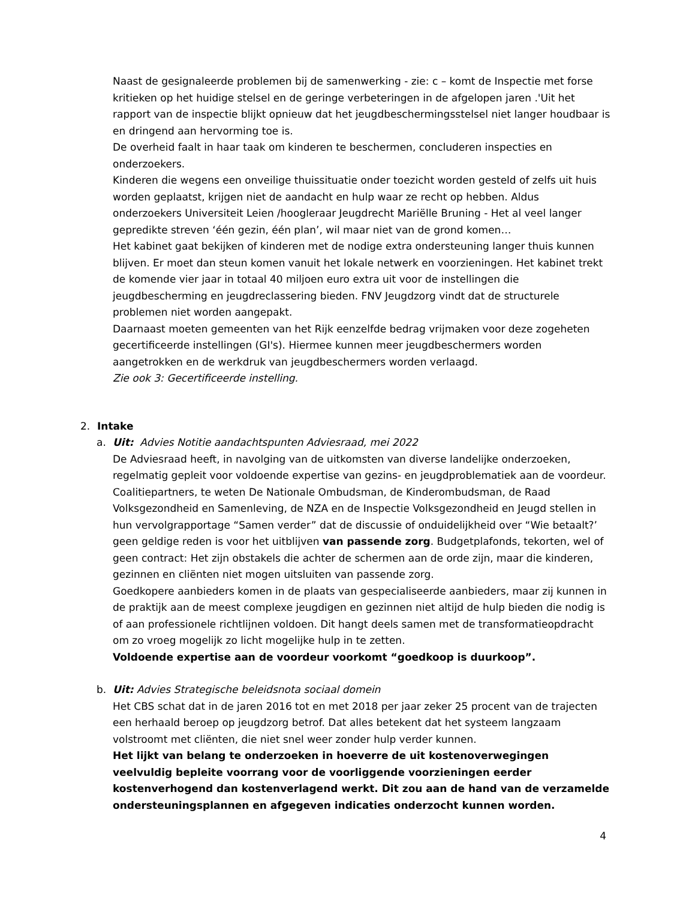Naast de gesignaleerde problemen bij de samenwerking - zie: c – komt de Inspectie met forse kritieken op het huidige stelsel en de geringe verbeteringen in de afgelopen jaren .'Uit het rapport van de inspectie blijkt opnieuw dat het jeugdbeschermingsstelsel niet langer houdbaar is en dringend aan hervorming toe is.
De overheid faalt in haar taak om kinderen te beschermen, concluderen inspecties en onderzoekers.
Kinderen die wegens een onveilige thuissituatie onder toezicht worden gesteld of zelfs uit huis worden geplaatst, krijgen niet de aandacht en hulp waar ze recht op hebben. Aldus onderzoekers Universiteit Leien /hoogleraar Jeugdrecht Mariëlle Bruning - Het al veel langer gepredikte streven ‘één gezin, één plan’, wil maar niet van de grond komen…
Het kabinet gaat bekijken of kinderen met de nodige extra ondersteuning langer thuis kunnen blijven. Er moet dan steun komen vanuit het lokale netwerk en voorzieningen. Het kabinet trekt de komende vier jaar in totaal 40 miljoen euro extra uit voor de instellingen die jeugdbescherming en jeugdreclassering bieden. FNV Jeugdzorg vindt dat de structurele problemen niet worden aangepakt.
Daarnaast moeten gemeenten van het Rijk eenzelfde bedrag vrijmaken voor deze zogeheten gecertificeerde instellingen (GI's). Hiermee kunnen meer jeugdbeschermers worden aangetrokken en de werkdruk van jeugdbeschermers worden verlaagd.
Zie ook 3: Gecertificeerde instelling.
2. Intake
a. Uit: Advies Notitie aandachtspunten Adviesraad, mei 2022
De Adviesraad heeft, in navolging van de uitkomsten van diverse landelijke onderzoeken, regelmatig gepleit voor voldoende expertise van gezins- en jeugdproblematiek aan de voordeur. Coalitiepartners, te weten De Nationale Ombudsman, de Kinderombudsman, de Raad Volksgezondheid en Samenleving, de NZA en de Inspectie Volksgezondheid en Jeugd stellen in hun vervolgrapportage “Samen verder” dat de discussie of onduidelijkheid over “Wie betaalt?’ geen geldige reden is voor het uitblijven van passende zorg. Budgetplafonds, tekorten, wel of geen contract: Het zijn obstakels die achter de schermen aan de orde zijn, maar die kinderen, gezinnen en cliënten niet mogen uitsluiten van passende zorg.
Goedkopere aanbieders komen in de plaats van gespecialiseerde aanbieders, maar zij kunnen in de praktijk aan de meest complexe jeugdigen en gezinnen niet altijd de hulp bieden die nodig is of aan professionele richtlijnen voldoen. Dit hangt deels samen met de transformatieopdracht om zo vroeg mogelijk zo licht mogelijke hulp in te zetten.
Voldoende expertise aan de voordeur voorkomt “goedkoop is duurkoop”.
b. Uit: Advies Strategische beleidsnota sociaal domein
Het CBS schat dat in de jaren 2016 tot en met 2018 per jaar zeker 25 procent van de trajecten een herhaald beroep op jeugdzorg betrof. Dat alles betekent dat het systeem langzaam volstroomt met cliënten, die niet snel weer zonder hulp verder kunnen.
Het lijkt van belang te onderzoeken in hoeverre de uit kostenoverwegingen veelvuldig bepleite voorrang voor de voorliggende voorzieningen eerder kostenverhogend dan kostenverlagend werkt. Dit zou aan de hand van de verzamelde ondersteuningsplannen en afgegeven indicaties onderzocht kunnen worden.
4